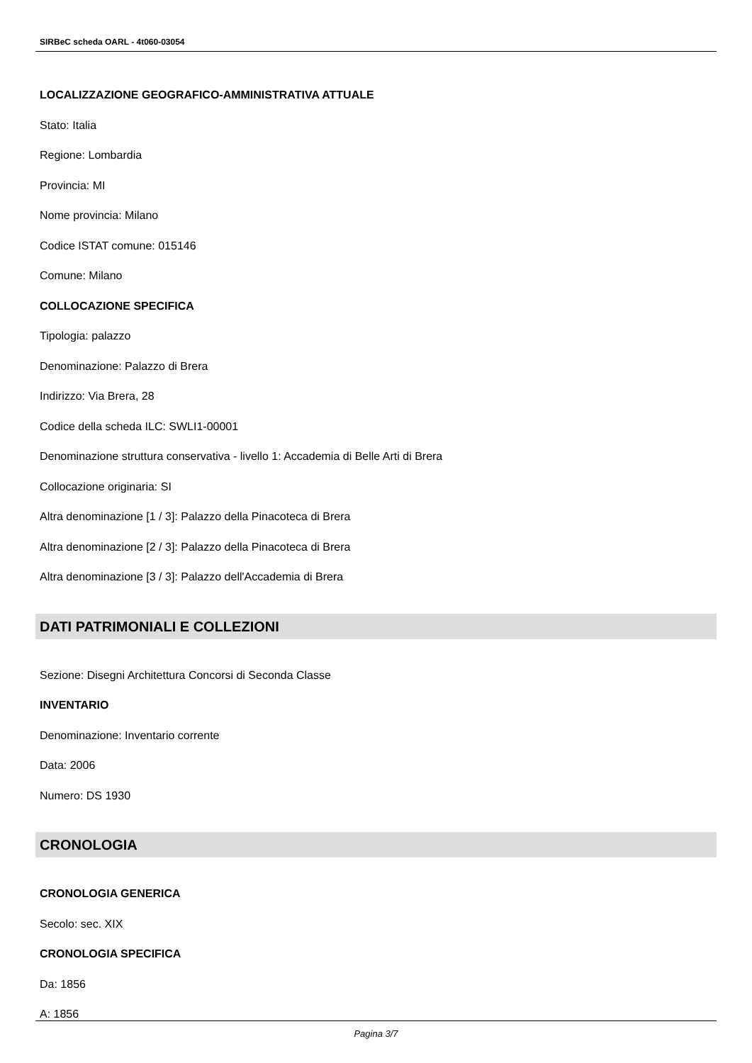SIRBeC scheda OARL - 4t060-03054
LOCALIZZAZIONE GEOGRAFICO-AMMINISTRATIVA ATTUALE
Stato: Italia
Regione: Lombardia
Provincia: MI
Nome provincia: Milano
Codice ISTAT comune: 015146
Comune: Milano
COLLOCAZIONE SPECIFICA
Tipologia: palazzo
Denominazione: Palazzo di Brera
Indirizzo: Via Brera, 28
Codice della scheda ILC: SWLI1-00001
Denominazione struttura conservativa - livello 1: Accademia di Belle Arti di Brera
Collocazione originaria: SI
Altra denominazione [1 / 3]: Palazzo della Pinacoteca di Brera
Altra denominazione [2 / 3]: Palazzo della Pinacoteca di Brera
Altra denominazione [3 / 3]: Palazzo dell'Accademia di Brera
DATI PATRIMONIALI E COLLEZIONI
Sezione: Disegni Architettura Concorsi di Seconda Classe
INVENTARIO
Denominazione: Inventario corrente
Data: 2006
Numero: DS 1930
CRONOLOGIA
CRONOLOGIA GENERICA
Secolo: sec. XIX
CRONOLOGIA SPECIFICA
Da: 1856
A: 1856
Pagina 3/7